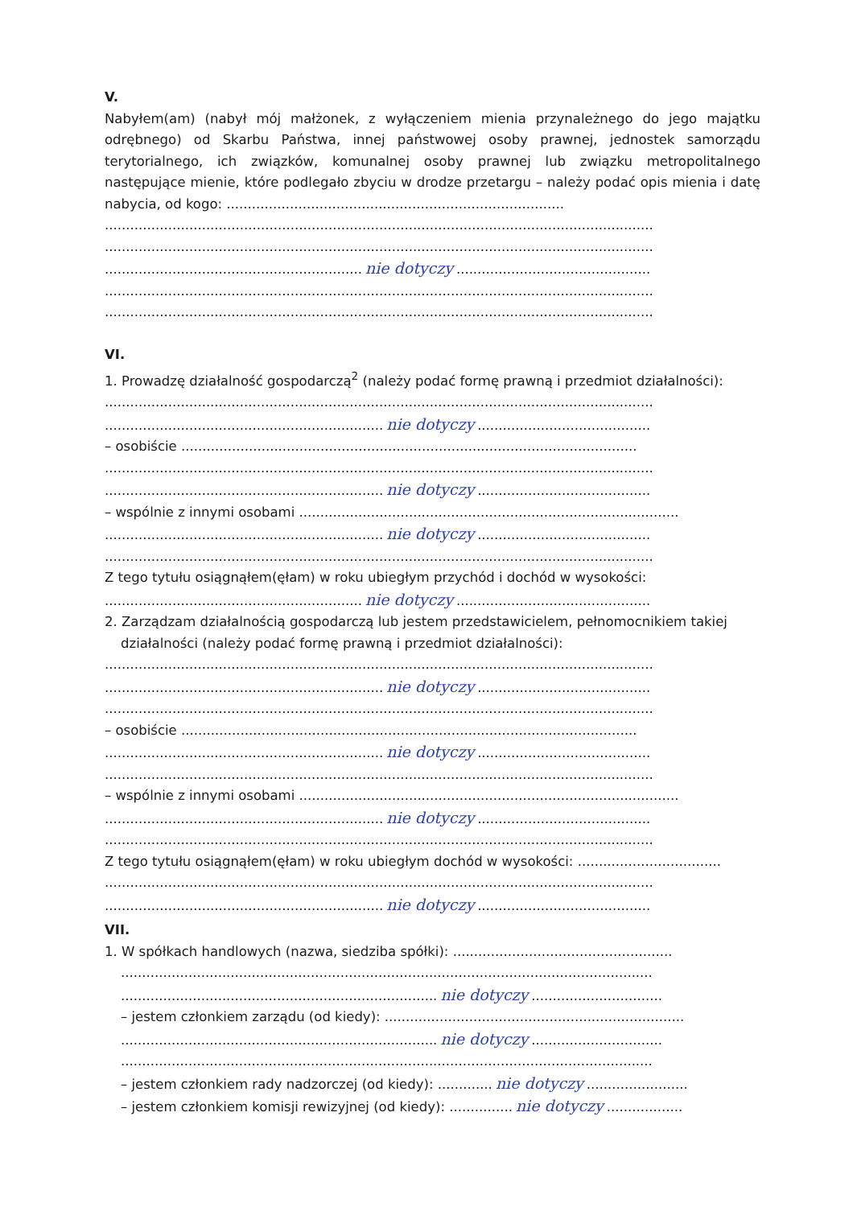V.
Nabyłem(am) (nabył mój małżonek, z wyłączeniem mienia przynależnego do jego majątku odrębnego) od Skarbu Państwa, innej państwowej osoby prawnej, jednostek samorządu terytorialnego, ich związków, komunalnej osoby prawnej lub związku metropolitalnego następujące mienie, które podlegało zbyciu w drodze przetargu – należy podać opis mienia i datę nabycia, od kogo: ................................................................................
..................................................................................................................................
..................................................................................................................................
............................................................. nie dotyczy..............................................
..................................................................................................................................
..................................................................................................................................
VI.
1. Prowadzę działalność gospodarczą<sup>2</sup> (należy podać formę prawną i przedmiot działalności):
..................................................................................................................................
.................................................................. nie dotyczy.........................................
– osobiście ............................................................................................................
..................................................................................................................................
.................................................................. nie dotyczy.........................................
– wspólnie z innymi osobami ..........................................................................................
.................................................................. nie dotyczy.........................................
..................................................................................................................................
Z tego tytułu osiągnąłem(ęłam) w roku ubiegłym przychód i dochód w wysokości:
............................................................. nie dotyczy..............................................
2. Zarządzam działalnością gospodarczą lub jestem przedstawicielem, pełnomocnikiem takiej
działalności (należy podać formę prawną i przedmiot działalności):
..................................................................................................................................
.................................................................. nie dotyczy.........................................
..................................................................................................................................
– osobiście ............................................................................................................
.................................................................. nie dotyczy.........................................
..................................................................................................................................
– wspólnie z innymi osobami ..........................................................................................
.................................................................. nie dotyczy.........................................
..................................................................................................................................
Z tego tytułu osiągnąłem(ęłam) w roku ubiegłym dochód w wysokości: ..................................
..................................................................................................................................
.................................................................. nie dotyczy.........................................
VII.
1. W spółkach handlowych (nazwa, siedziba spółki): ....................................................
..............................................................................................................................
........................................................................... nie dotyczy...............................
– jestem członkiem zarządu (od kiedy): .......................................................................
........................................................................... nie dotyczy...............................
..............................................................................................................................
– jestem członkiem rady nadzorczej (od kiedy): ............. nie dotyczy........................
– jestem członkiem komisji rewizyjnej (od kiedy): ............... nie dotyczy..................